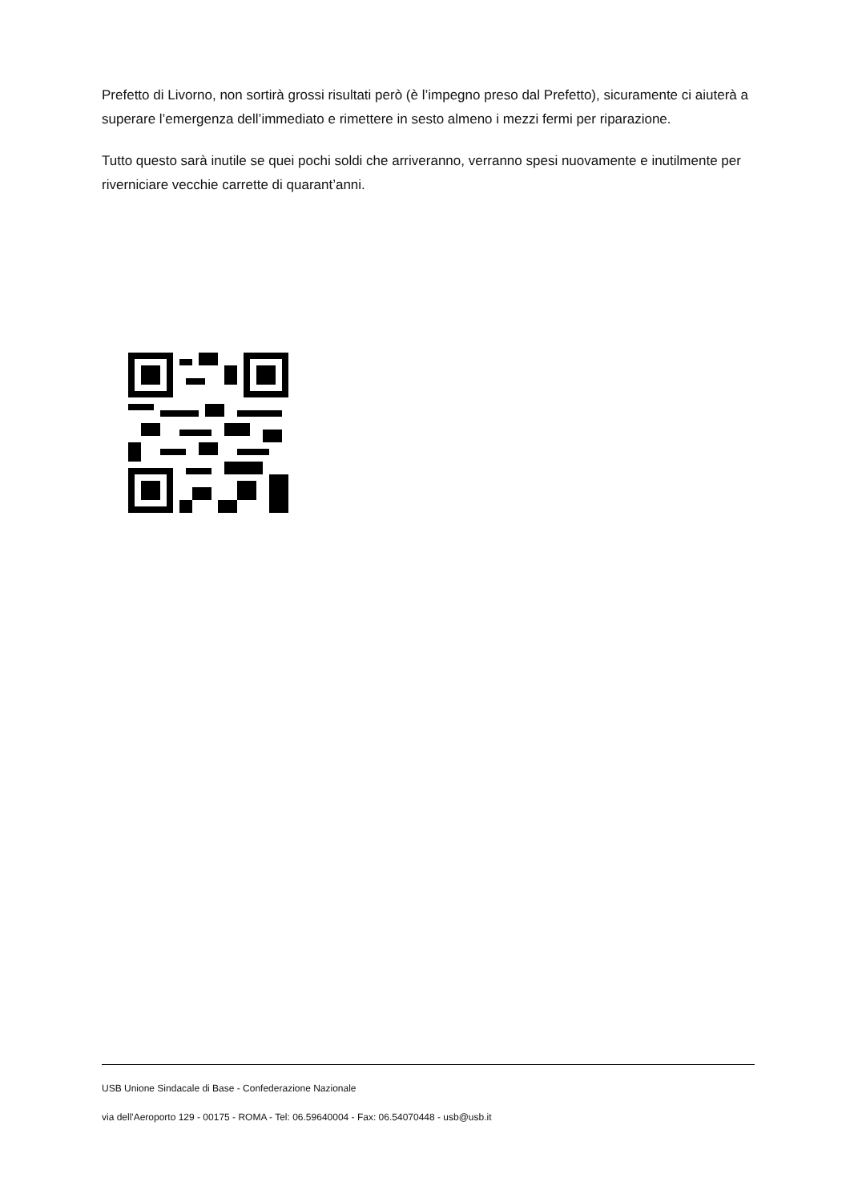Prefetto di Livorno, non sortirà grossi risultati però (è l’impegno preso dal Prefetto), sicuramente ci aiuterà a superare l’emergenza dell’immediato e rimettere in sesto almeno i mezzi fermi per riparazione.
Tutto questo sarà inutile se quei pochi soldi che arriveranno, verranno spesi nuovamente e inutilmente per riverniciare vecchie carrette di quarant’anni.
USB Unione Sindacale di Base - Confederazione Nazionale
via dell'Aeroporto 129 - 00175 - ROMA - Tel: 06.59640004 - Fax: 06.54070448 - usb@usb.it